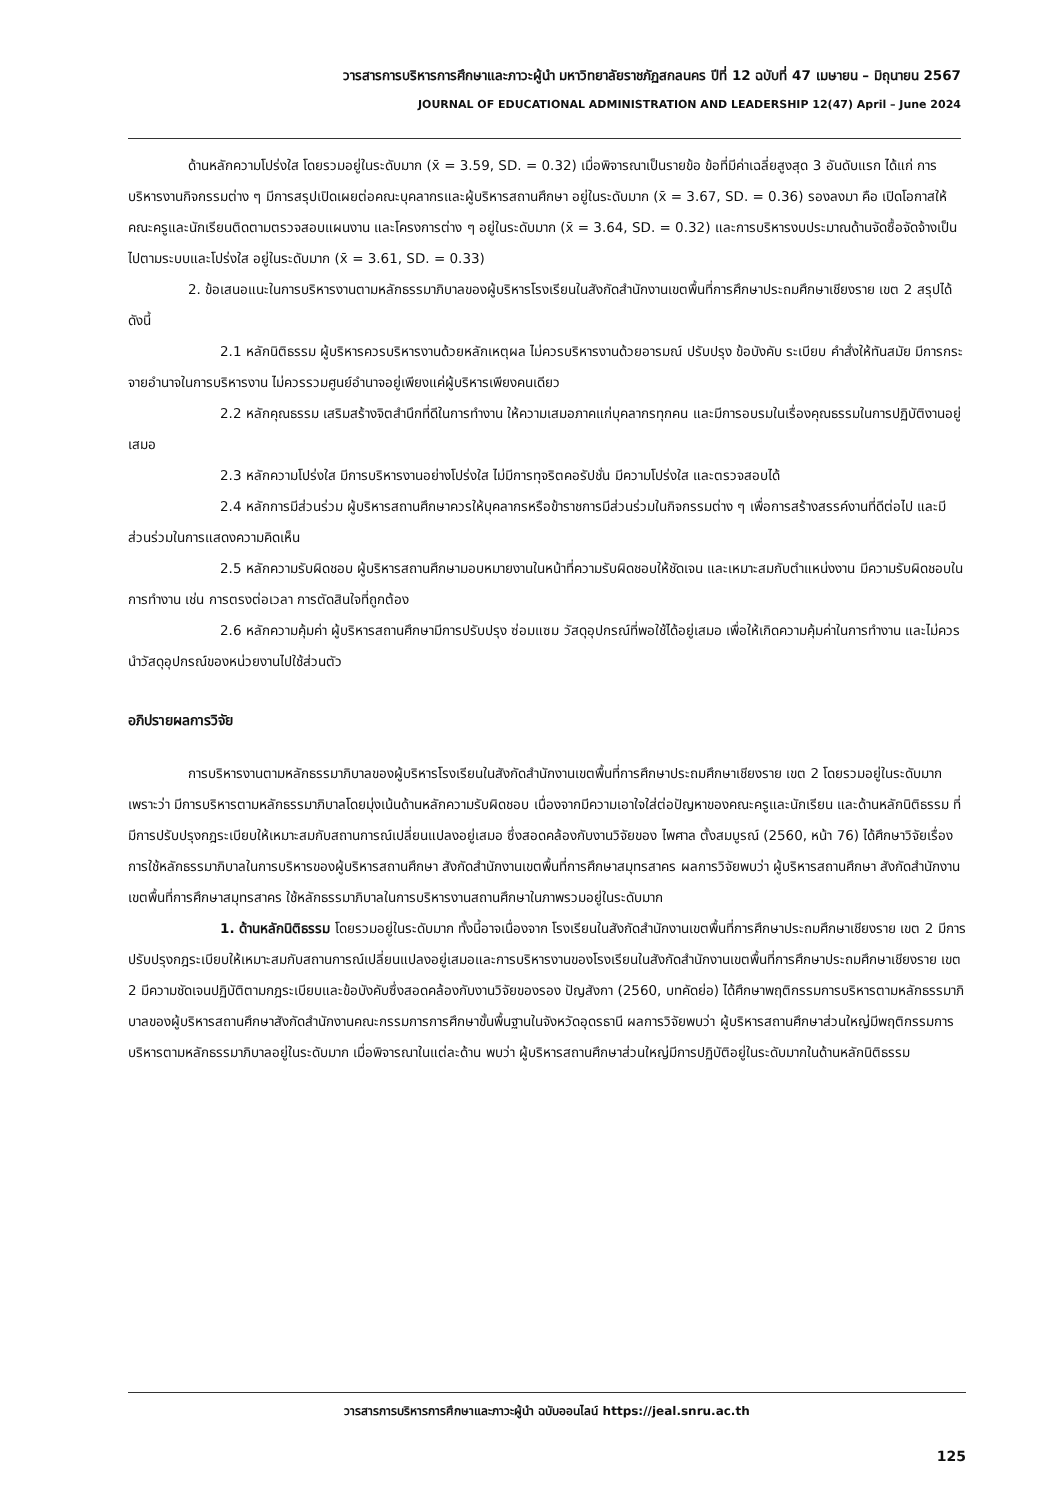วารสารการบริหารการศึกษาและภาวะผู้นำ มหาวิทยาลัยราชภัฏสกลนคร ปีที่ 12 ฉบับที่ 47 เมษายน – มิถุนายน 2567
JOURNAL OF EDUCATIONAL ADMINISTRATION AND LEADERSHIP 12(47) April – June 2024
ด้านหลักความโปร่งใส โดยรวมอยู่ในระดับมาก (x̄ = 3.59, SD. = 0.32) เมื่อพิจารณาเป็นรายข้อ ข้อที่มีค่าเฉลี่ยสูงสุด 3 อันดับแรก ได้แก่ การบริหารงานกิจกรรมต่าง ๆ มีการสรุปเปิดเผยต่อคณะบุคลากรและผู้บริหารสถานศึกษา อยู่ในระดับมาก (x̄ = 3.67, SD. = 0.36) รองลงมา คือ เปิดโอกาสให้คณะครูและนักเรียนติดตามตรวจสอบแผนงาน และโครงการต่าง ๆ อยู่ในระดับมาก (x̄ = 3.64, SD. = 0.32) และการบริหารงบประมาณด้านจัดซื้อจัดจ้างเป็นไปตามระบบและโปร่งใส อยู่ในระดับมาก (x̄ = 3.61, SD. = 0.33)
2. ข้อเสนอแนะในการบริหารงานตามหลักธรรมาภิบาลของผู้บริหารโรงเรียนในสังกัดสำนักงานเขตพื้นที่การศึกษาประถมศึกษาเชียงราย เขต 2 สรุปได้ดังนี้
2.1 หลักนิติธรรม ผู้บริหารควรบริหารงานด้วยหลักเหตุผล ไม่ควรบริหารงานด้วยอารมณ์ ปรับปรุง ข้อบังคับ ระเบียบ คำสั่งให้ทันสมัย มีการกระจายอำนาจในการบริหารงาน ไม่ควรรวมศูนย์อำนาจอยู่เพียงแค่ผู้บริหารเพียงคนเดียว
2.2 หลักคุณธรรม เสริมสร้างจิตสำนึกที่ดีในการทำงาน ให้ความเสมอภาคแก่บุคลากรทุกคน และมีการอบรมในเรื่องคุณธรรมในการปฏิบัติงานอยู่เสมอ
2.3 หลักความโปร่งใส มีการบริหารงานอย่างโปร่งใส ไม่มีการทุจริตคอรัปชั่น มีความโปร่งใส และตรวจสอบได้
2.4 หลักการมีส่วนร่วม ผู้บริหารสถานศึกษาควรให้บุคลากรหรือข้าราชการมีส่วนร่วมในกิจกรรมต่าง ๆ เพื่อการสร้างสรรค์งานที่ดีต่อไป และมีส่วนร่วมในการแสดงความคิดเห็น
2.5 หลักความรับผิดชอบ ผู้บริหารสถานศึกษามอบหมายงานในหน้าที่ความรับผิดชอบให้ชัดเจน และเหมาะสมกับตำแหน่งงาน มีความรับผิดชอบในการทำงาน เช่น การตรงต่อเวลา การตัดสินใจที่ถูกต้อง
2.6 หลักความคุ้มค่า ผู้บริหารสถานศึกษามีการปรับปรุง ซ่อมแซม วัสดุอุปกรณ์ที่พอใช้ได้อยู่เสมอ เพื่อให้เกิดความคุ้มค่าในการทำงาน และไม่ควรนำวัสดุอุปกรณ์ของหน่วยงานไปใช้ส่วนตัว
อภิปรายผลการวิจัย
การบริหารงานตามหลักธรรมาภิบาลของผู้บริหารโรงเรียนในสังกัดสำนักงานเขตพื้นที่การศึกษาประถมศึกษาเชียงราย เขต 2 โดยรวมอยู่ในระดับมาก เพราะว่า มีการบริหารตามหลักธรรมาภิบาลโดยมุ่งเน้นด้านหลักความรับผิดชอบ เนื่องจากมีความเอาใจใส่ต่อปัญหาของคณะครูและนักเรียน และด้านหลักนิติธรรม ที่มีการปรับปรุงกฎระเบียบให้เหมาะสมกับสถานการณ์เปลี่ยนแปลงอยู่เสมอ ซึ่งสอดคล้องกับงานวิจัยของ ไพศาล ตั้งสมบูรณ์ (2560, หน้า 76) ได้ศึกษาวิจัยเรื่องการใช้หลักธรรมาภิบาลในการบริหารของผู้บริหารสถานศึกษา สังกัดสำนักงานเขตพื้นที่การศึกษาสมุทรสาคร ผลการวิจัยพบว่า ผู้บริหารสถานศึกษา สังกัดสำนักงานเขตพื้นที่การศึกษาสมุทรสาคร ใช้หลักธรรมาภิบาลในการบริหารงานสถานศึกษาในภาพรวมอยู่ในระดับมาก
1. ด้านหลักนิติธรรม โดยรวมอยู่ในระดับมาก ทั้งนี้อาจเนื่องจาก โรงเรียนในสังกัดสำนักงานเขตพื้นที่การศึกษาประถมศึกษาเชียงราย เขต 2 มีการปรับปรุงกฎระเบียบให้เหมาะสมกับสถานการณ์เปลี่ยนแปลงอยู่เสมอและการบริหารงานของโรงเรียนในสังกัดสำนักงานเขตพื้นที่การศึกษาประถมศึกษาเชียงราย เขต 2 มีความชัดเจนปฏิบัติตามกฎระเบียบและข้อบังคับซึ่งสอดคล้องกับงานวิจัยของรอง ปัญสังกา (2560, บทคัดย่อ) ได้ศึกษาพฤติกรรมการบริหารตามหลักธรรมาภิบาลของผู้บริหารสถานศึกษาสังกัดสำนักงานคณะกรรมการการศึกษาขั้นพื้นฐานในจังหวัดอุดรธานี ผลการวิจัยพบว่า ผู้บริหารสถานศึกษาส่วนใหญ่มีพฤติกรรมการบริหารตามหลักธรรมาภิบาลอยู่ในระดับมาก เมื่อพิจารณาในแต่ละด้าน พบว่า ผู้บริหารสถานศึกษาส่วนใหญ่มีการปฏิบัติอยู่ในระดับมากในด้านหลักนิติธรรม
วารสารการบริหารการศึกษาและภาวะผู้นำ ฉบับออนไลน์ https://jeal.snru.ac.th
125